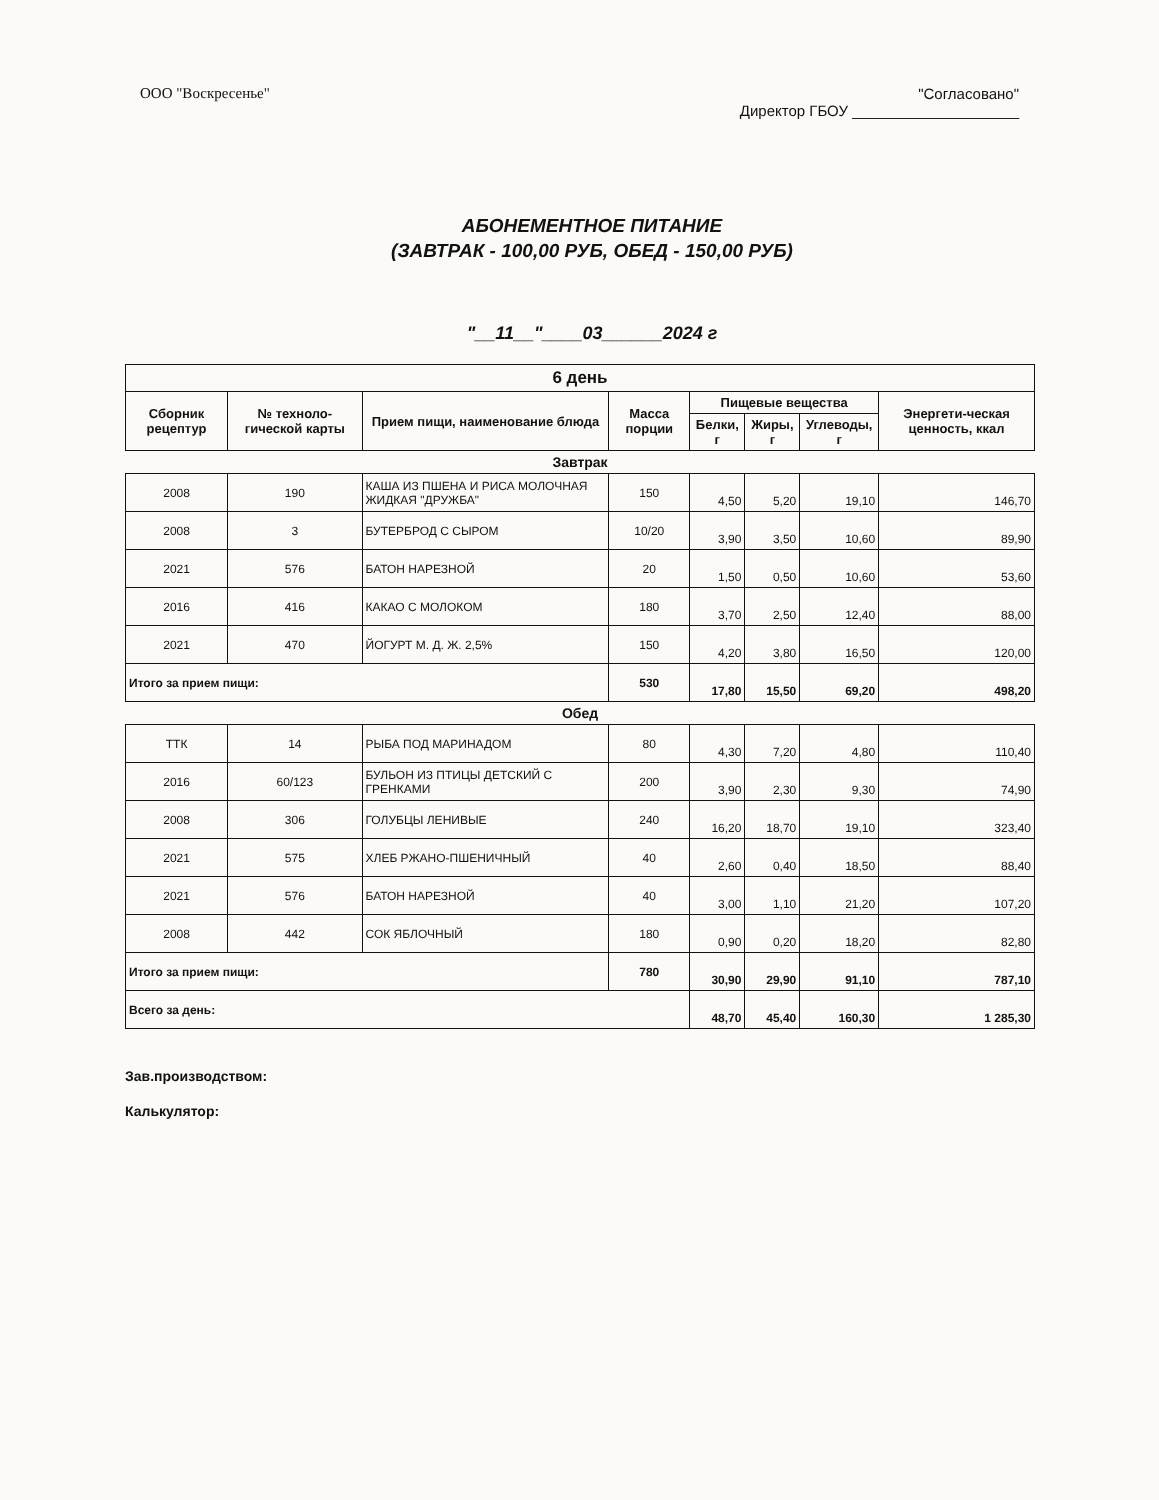ООО "Воскресенье" "Согласовано"
Директор ГБОУ ____________________
АБОНЕМЕНТНОЕ ПИТАНИЕ
(ЗАВТРАК - 100,00 РУБ, ОБЕД - 150,00 РУБ)
"__11__"____03______2024 г
| 6 день | | | | | | | |
| --- | --- | --- | --- | --- | --- | --- | --- |
| Сборник рецептур | № техноло-гической карты | Прием пищи, наименование блюда | Масса порции | Пищевые вещества | | | Энергети-ческая ценность, ккал |
| | | | | Белки, г | Жиры, г | Углеводы, г | |
| Завтрак | | | | | | | |
| 2008 | 190 | КАША ИЗ ПШЕНА И РИСА МОЛОЧНАЯ ЖИДКАЯ "ДРУЖБА" | 150 | 4,50 | 5,20 | 19,10 | 146,70 |
| 2008 | 3 | БУТЕРБРОД С СЫРОМ | 10/20 | 3,90 | 3,50 | 10,60 | 89,90 |
| 2021 | 576 | БАТОН НАРЕЗНОЙ | 20 | 1,50 | 0,50 | 10,60 | 53,60 |
| 2016 | 416 | КАКАО С МОЛОКОМ | 180 | 3,70 | 2,50 | 12,40 | 88,00 |
| 2021 | 470 | ЙОГУРТ М. Д. Ж. 2,5% | 150 | 4,20 | 3,80 | 16,50 | 120,00 |
| Итого за прием пищи: | | | 530 | 17,80 | 15,50 | 69,20 | 498,20 |
| Обед | | | | | | | |
| ТТК | 14 | РЫБА ПОД МАРИНАДОМ | 80 | 4,30 | 7,20 | 4,80 | 110,40 |
| 2016 | 60/123 | БУЛЬОН ИЗ ПТИЦЫ ДЕТСКИЙ С ГРЕНКАМИ | 200 | 3,90 | 2,30 | 9,30 | 74,90 |
| 2008 | 306 | ГОЛУБЦЫ ЛЕНИВЫЕ | 240 | 16,20 | 18,70 | 19,10 | 323,40 |
| 2021 | 575 | ХЛЕБ РЖАНО-ПШЕНИЧНЫЙ | 40 | 2,60 | 0,40 | 18,50 | 88,40 |
| 2021 | 576 | БАТОН НАРЕЗНОЙ | 40 | 3,00 | 1,10 | 21,20 | 107,20 |
| 2008 | 442 | СОК ЯБЛОЧНЫЙ | 180 | 0,90 | 0,20 | 18,20 | 82,80 |
| Итого за прием пищи: | | | 780 | 30,90 | 29,90 | 91,10 | 787,10 |
| Всего за день: | | | | 48,70 | 45,40 | 160,30 | 1 285,30 |
Зав.производством:
Калькулятор: